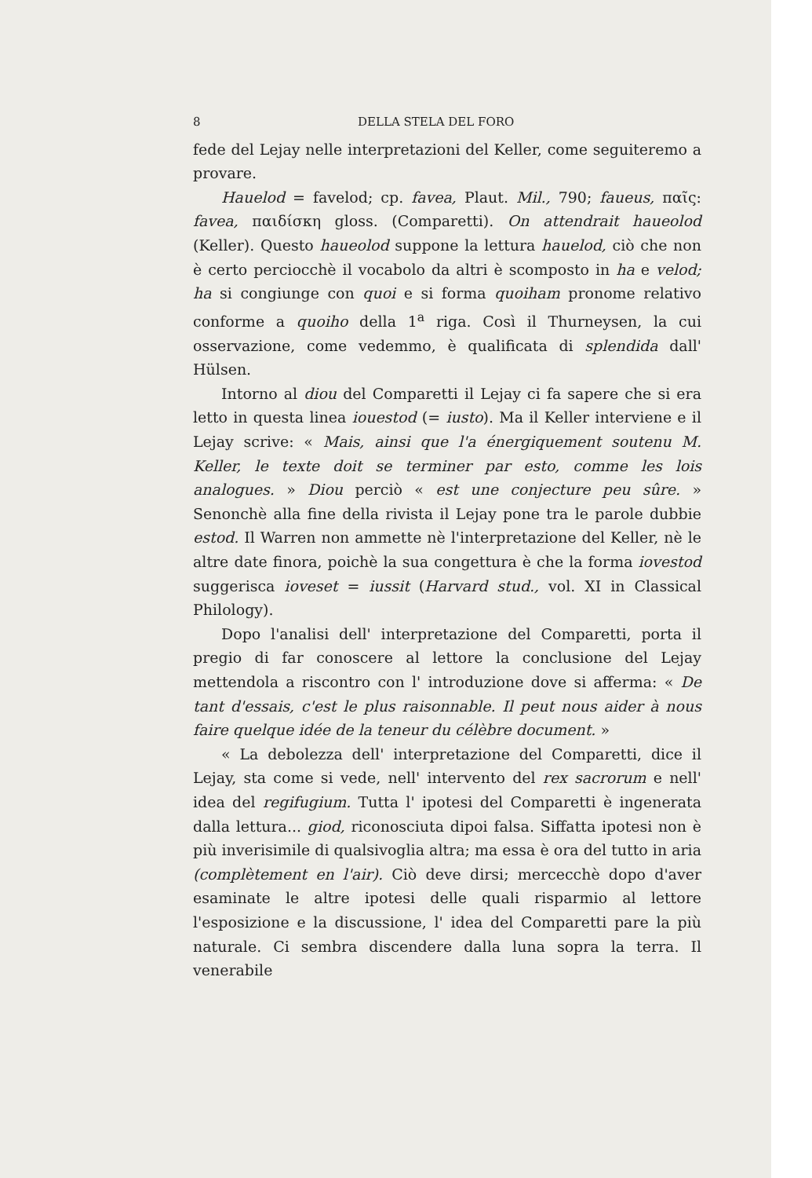8 DELLA STELA DEL FORO
fede del Lejay nelle interpretazioni del Keller, come seguiteremo a provare.
Hauelod = favelod; cp. favea, Plaut. Mil., 790; faueus, παῖς: favea, παιδίσκη gloss. (Comparetti). On attendrait haueolod (Keller). Questo haueolod suppone la lettura hauelod, ciò che non è certo perciocchè il vocabolo da altri è scomposto in ha e velod; ha si congiunge con quoi e si forma quoiham pronome relativo conforme a quoiho della 1<sup>a</sup> riga. Così il Thurneysen, la cui osservazione, come vedemmo, è qualificata di splendida dall' Hülsen.
Intorno al diou del Comparetti il Lejay ci fa sapere che si era letto in questa linea iouestod (= iusto). Ma il Keller interviene e il Lejay scrive: « Mais, ainsi que l'a énergiquement soutenu M. Keller, le texte doit se terminer par esto, comme les lois analogues. » Diou perciò « est une conjecture peu sûre. » Senonchè alla fine della rivista il Lejay pone tra le parole dubbie estod. Il Warren non ammette nè l'interpretazione del Keller, nè le altre date finora, poichè la sua congettura è che la forma iovestod suggerisca ioveset = iussit (Harvard stud., vol. XI in Classical Philology).
Dopo l'analisi dell' interpretazione del Comparetti, porta il pregio di far conoscere al lettore la conclusione del Lejay mettendola a riscontro con l' introduzione dove si afferma: « De tant d'essais, c'est le plus raisonnable. Il peut nous aider à nous faire quelque idée de la teneur du célèbre document. »
« La debolezza dell' interpretazione del Comparetti, dice il Lejay, sta come si vede, nell' intervento del rex sacrorum e nell' idea del regifugium. Tutta l' ipotesi del Comparetti è ingenerata dalla lettura... giod, riconosciuta dipoi falsa. Siffatta ipotesi non è più inverisimile di qualsivoglia altra; ma essa è ora del tutto in aria (complètement en l'air). Ciò deve dirsi; mercecchè dopo d'aver esaminate le altre ipotesi delle quali risparmio al lettore l'esposizione e la discussione, l' idea del Comparetti pare la più naturale. Ci sembra discendere dalla luna sopra la terra. Il venerabile